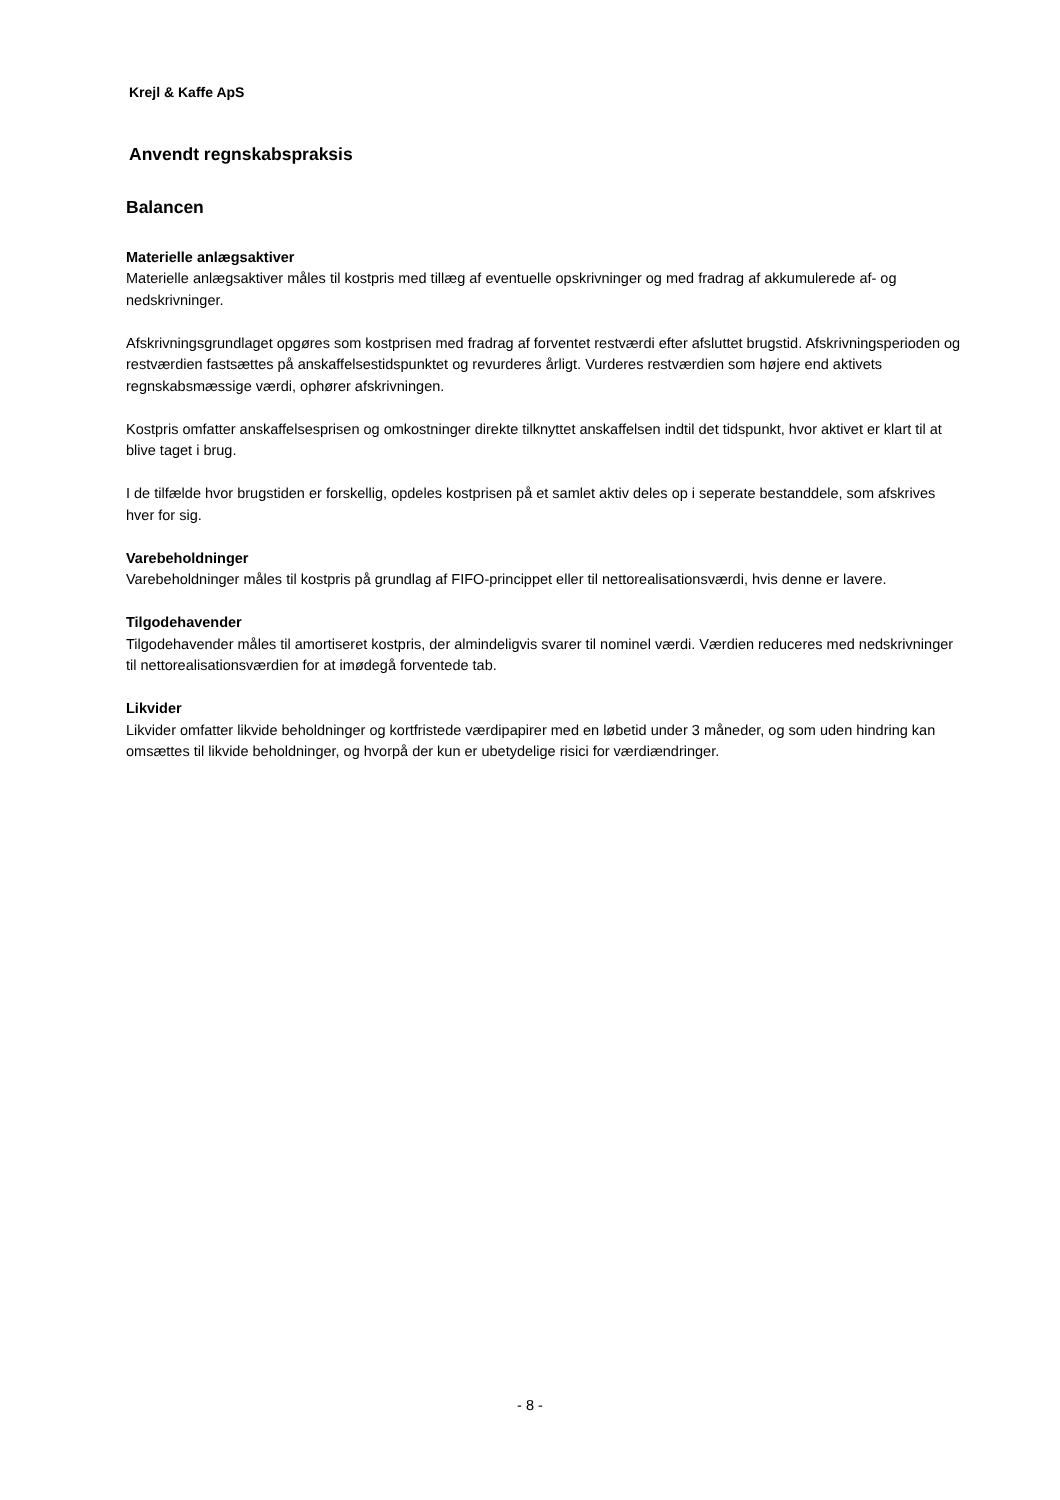Krejl & Kaffe ApS
Anvendt regnskabspraksis
Balancen
Materielle anlægsaktiver
Materielle anlægsaktiver måles til kostpris med tillæg af eventuelle opskrivninger og med fradrag af akkumulerede af- og nedskrivninger.
Afskrivningsgrundlaget opgøres som kostprisen med fradrag af forventet restværdi efter afsluttet brugstid. Afskrivningsperioden og restværdien fastsættes på anskaffelsestidspunktet og revurderes årligt. Vurderes restværdien som højere end aktivets regnskabsmæssige værdi, ophører afskrivningen.
Kostpris omfatter anskaffelsesprisen og omkostninger direkte tilknyttet anskaffelsen indtil det tidspunkt, hvor aktivet er klart til at blive taget i brug.
I de tilfælde hvor brugstiden er forskellig, opdeles kostprisen på et samlet aktiv deles op i seperate bestanddele, som afskrives hver for sig.
Varebeholdninger
Varebeholdninger måles til kostpris på grundlag af FIFO-princippet eller til nettorealisationsværdi, hvis denne er lavere.
Tilgodehavender
Tilgodehavender måles til amortiseret kostpris, der almindeligvis svarer til nominel værdi. Værdien reduceres med nedskrivninger til nettorealisationsværdien for at imødegå forventede tab.
Likvider
Likvider omfatter likvide beholdninger og kortfristede værdipapirer med en løbetid under 3 måneder, og som uden hindring kan omsættes til likvide beholdninger, og hvorpå der kun er ubetydelige risici for værdiændringer.
- 8 -